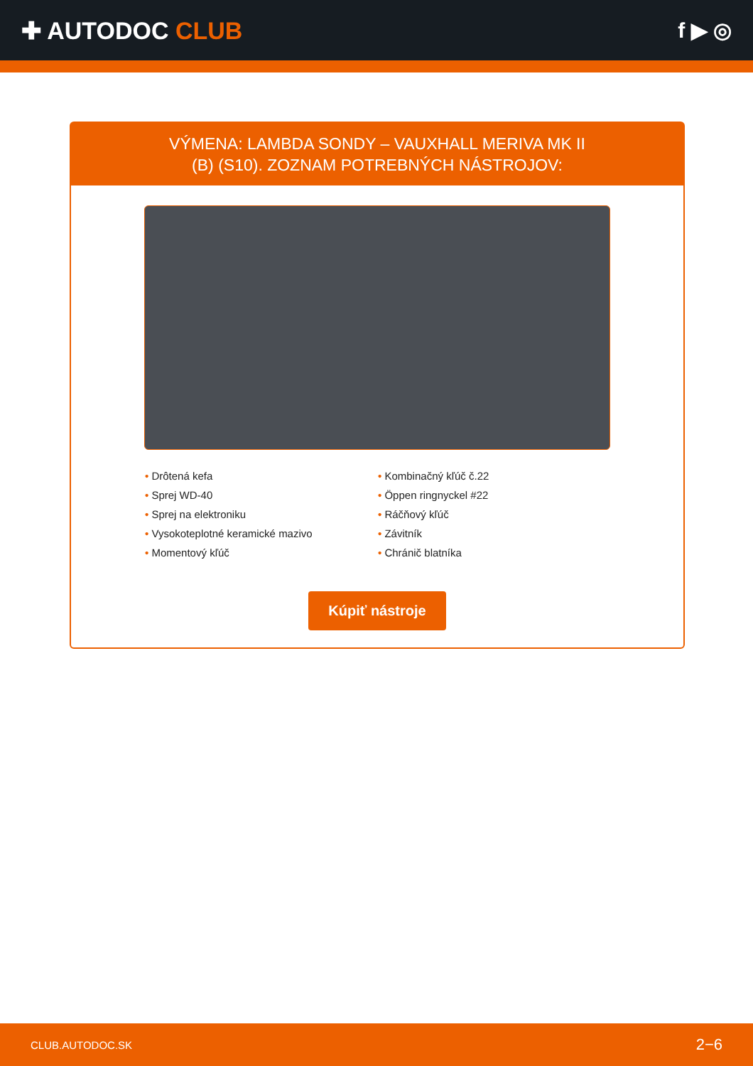✚ AUTODOC CLUB f ▶ ◎
VÝMENA: LAMBDA SONDY – VAUXHALL MERIVA MK II
(B) (S10). ZOZNAM POTREBNÝCH NÁSTROJOV:
• Drôtená kefa
• Sprej WD-40
• Sprej na elektroniku
• Vysokoteplotné keramické mazivo
• Momentový kľúč
• Kombinačný kľúč č.22
• Öppen ringnyckel #22
• Ráčňový kľúč
• Závitník
• Chránič blatníka
Kúpiť nástroje
CLUB.AUTODOC.SK 2−6